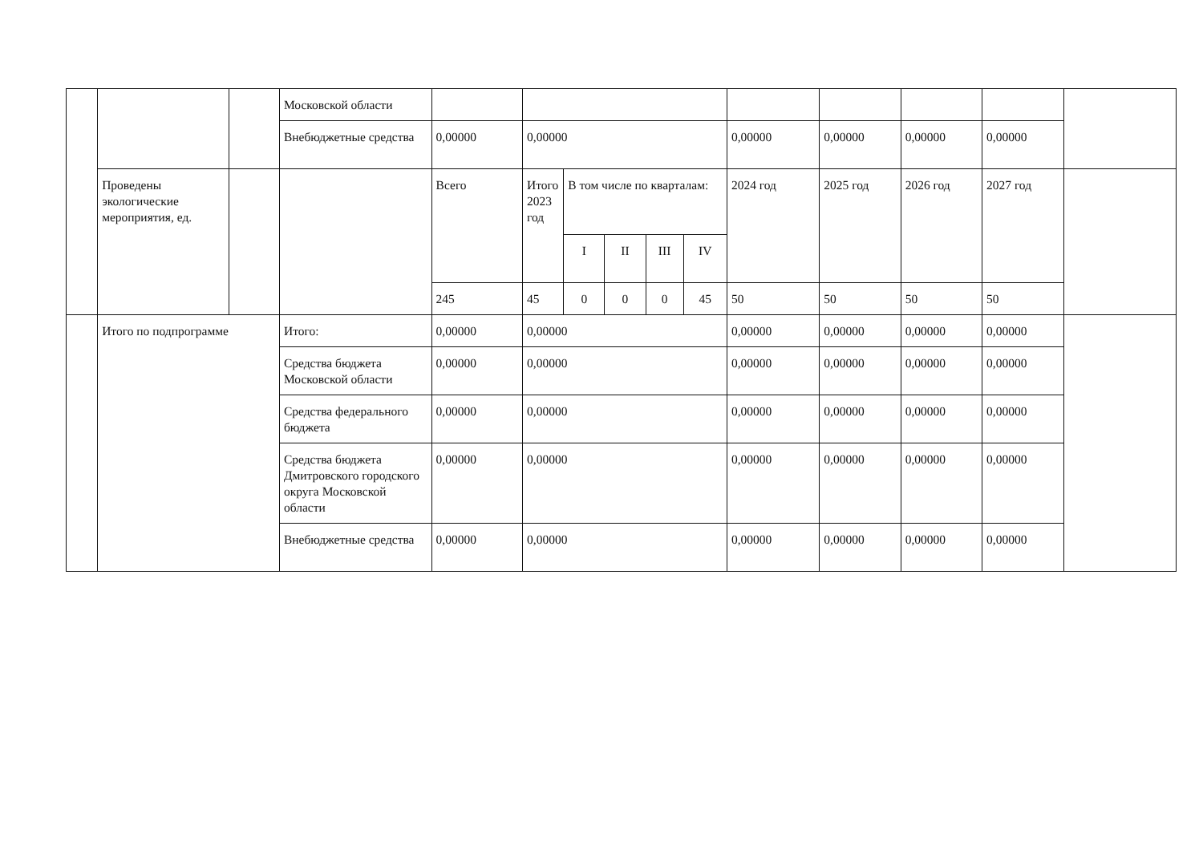| | | | Московской области | | | | | | | | | | | |
| | | | Внебюджетные средства | 0,00000 | 0,00000 | | | | | 0,00000 | 0,00000 | 0,00000 | 0,00000 | |
| | Проведены экологические мероприятия, ед. | | | Всего | Итого 2023 год | В том числе по кварталам: | | | | 2024 год | 2025 год | 2026 год | 2027 год | |
| | | | | | | I | II | III | IV | | | | | |
| | | | | 245 | 45 | 0 | 0 | 0 | 45 | 50 | 50 | 50 | 50 | |
| | Итого по подпрограмме | | Итого: | 0,00000 | 0,00000 | | | | | 0,00000 | 0,00000 | 0,00000 | 0,00000 | |
| | | | Средства бюджета Московской области | 0,00000 | 0,00000 | | | | | 0,00000 | 0,00000 | 0,00000 | 0,00000 | |
| | | | Средства федерального бюджета | 0,00000 | 0,00000 | | | | | 0,00000 | 0,00000 | 0,00000 | 0,00000 | |
| | | | Средства бюджета Дмитровского городского округа Московской области | 0,00000 | 0,00000 | | | | | 0,00000 | 0,00000 | 0,00000 | 0,00000 | |
| | | | Внебюджетные средства | 0,00000 | 0,00000 | | | | | 0,00000 | 0,00000 | 0,00000 | 0,00000 | |